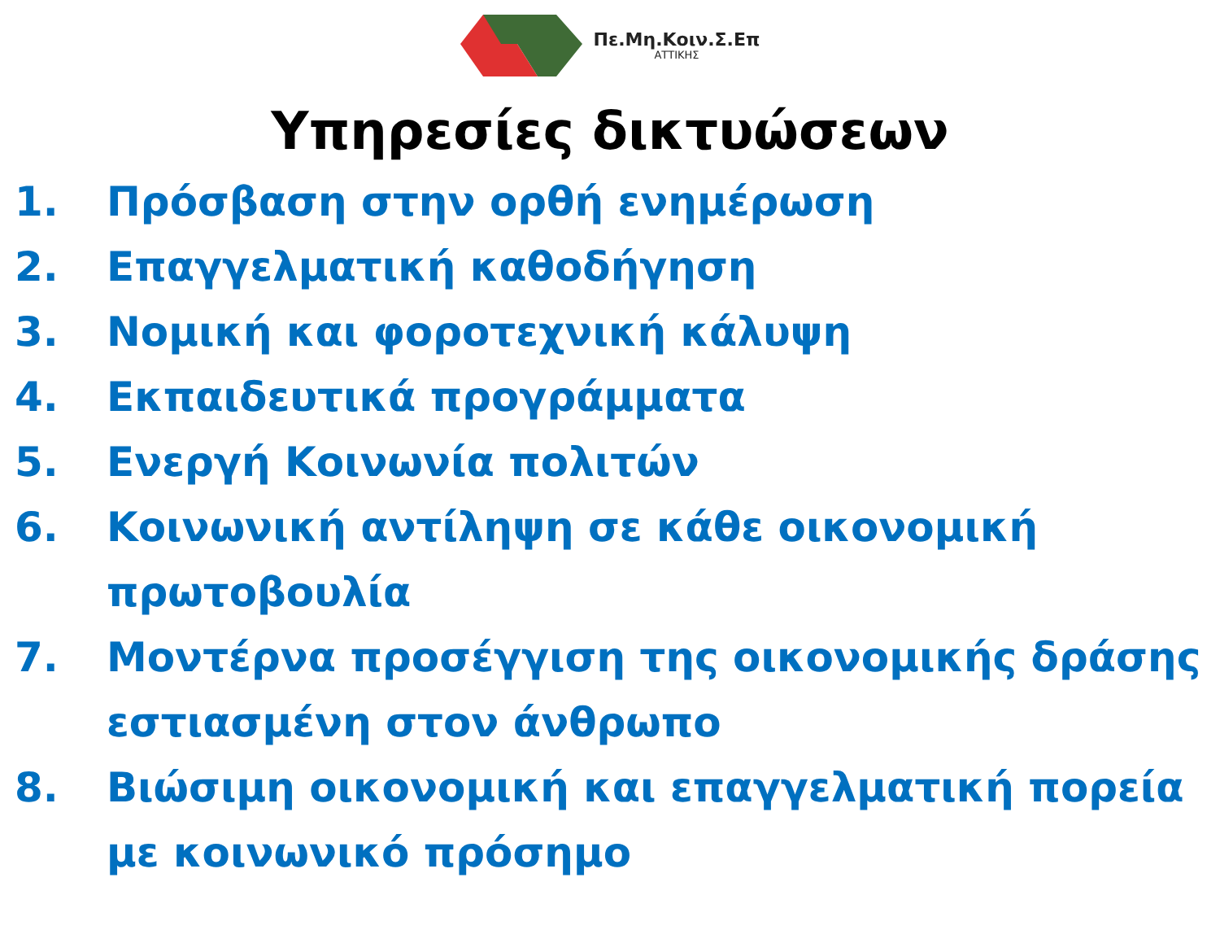Πε.Μη.Κοιν.Σ.Επ
ΑΤΤΙΚΗΣ
Υπηρεσίες δικτυώσεων
1. Πρόσβαση στην ορθή ενημέρωση
2. Επαγγελματική καθοδήγηση
3. Νομική και φοροτεχνική κάλυψη
4. Εκπαιδευτικά προγράμματα
5. Ενεργή Κοινωνία πολιτών
6. Κοινωνική αντίληψη σε κάθε οικονομική πρωτοβουλία
7. Μοντέρνα προσέγγιση της οικονομικής δράσης εστιασμένη στον άνθρωπο
8. Βιώσιμη οικονομική και επαγγελματική πορεία με κοινωνικό πρόσημο